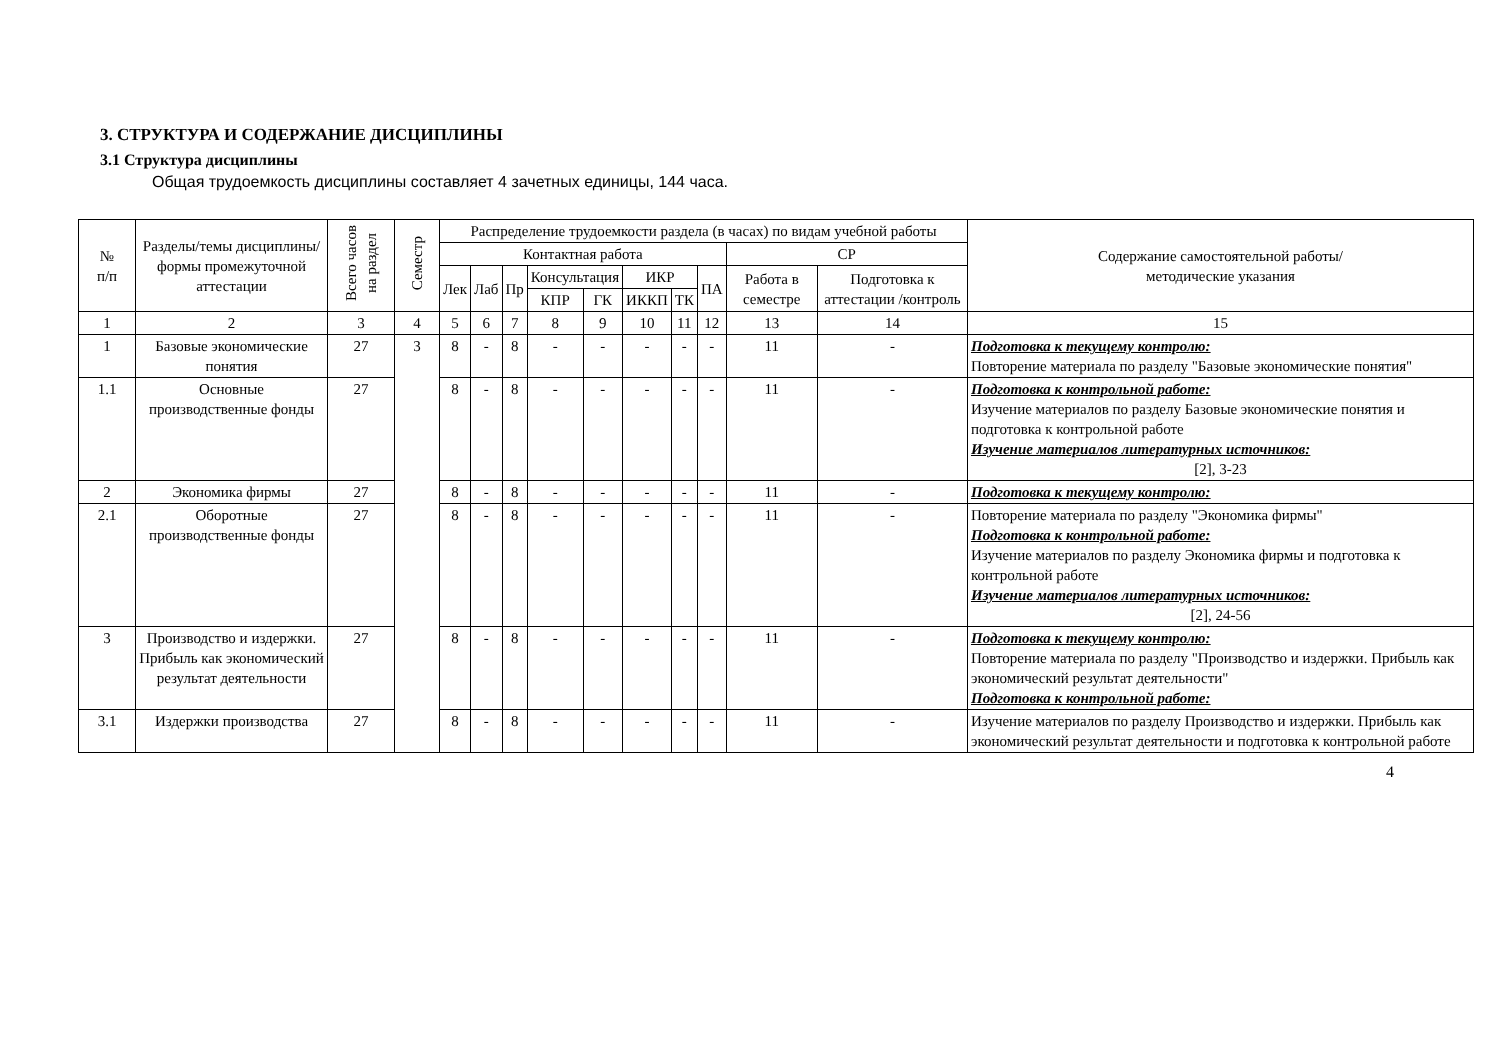3. СТРУКТУРА И СОДЕРЖАНИЕ ДИСЦИПЛИНЫ
3.1 Структура дисциплины
Общая трудоемкость дисциплины составляет 4 зачетных единицы, 144 часа.
| № п/п | Разделы/темы дисциплины/формы промежуточной аттестации | Всего часов на раздел | Семестр | Распределение трудоемкости раздела (в часах) по видам учебной работы | | | | | | | | | | Содержание самостоятельной работы/ методические указания |
| --- | --- | --- | --- | --- | --- | --- | --- | --- | --- | --- | --- | --- | --- | --- |
| | | | | Контактная работа | | | | | | | | СР | | |
| | | | | Лек | Лаб | Пр | Консультация | | ИКР | | ПА | Работа в семестре | Подготовка к аттестации /контроль | |
| | | | | | | | КПР | ГК | ИККП | ТК | | | | |
| 1 | 2 | 3 | 4 | 5 | 6 | 7 | 8 | 9 | 10 | 11 | 12 | 13 | 14 | 15 |
| 1 | Базовые экономические понятия | 27 | 3 | 8 | - | 8 | - | - | - | - | - | 11 | - | Подготовка к текущему контролю: Повторение материала по разделу "Базовые экономические понятия" |
| 1.1 | Основные производственные фонды | 27 | | 8 | - | 8 | - | - | - | - | - | 11 | - | Подготовка к контрольной работе: Изучение материалов по разделу Базовые экономические понятия и подготовка к контрольной работе Изучение материалов литературных источников: [2], 3-23 |
| 2 | Экономика фирмы | 27 | | 8 | - | 8 | - | - | - | - | - | 11 | - | Подготовка к текущему контролю: |
| 2.1 | Оборотные производственные фонды | 27 | | 8 | - | 8 | - | - | - | - | - | 11 | - | Повторение материала по разделу "Экономика фирмы" Подготовка к контрольной работе: Изучение материалов по разделу Экономика фирмы и подготовка к контрольной работе Изучение материалов литературных источников: [2], 24-56 |
| 3 | Производство и издержки. Прибыль как экономический результат деятельности | 27 | | 8 | - | 8 | - | - | - | - | - | 11 | - | Подготовка к текущему контролю: Повторение материала по разделу "Производство и издержки. Прибыль как экономический результат деятельности" Подготовка к контрольной работе: |
| 3.1 | Издержки производства | 27 | | 8 | - | 8 | - | - | - | - | - | 11 | - | Изучение материалов по разделу Производство и издержки. Прибыль как экономический результат деятельности и подготовка к контрольной работе |
4